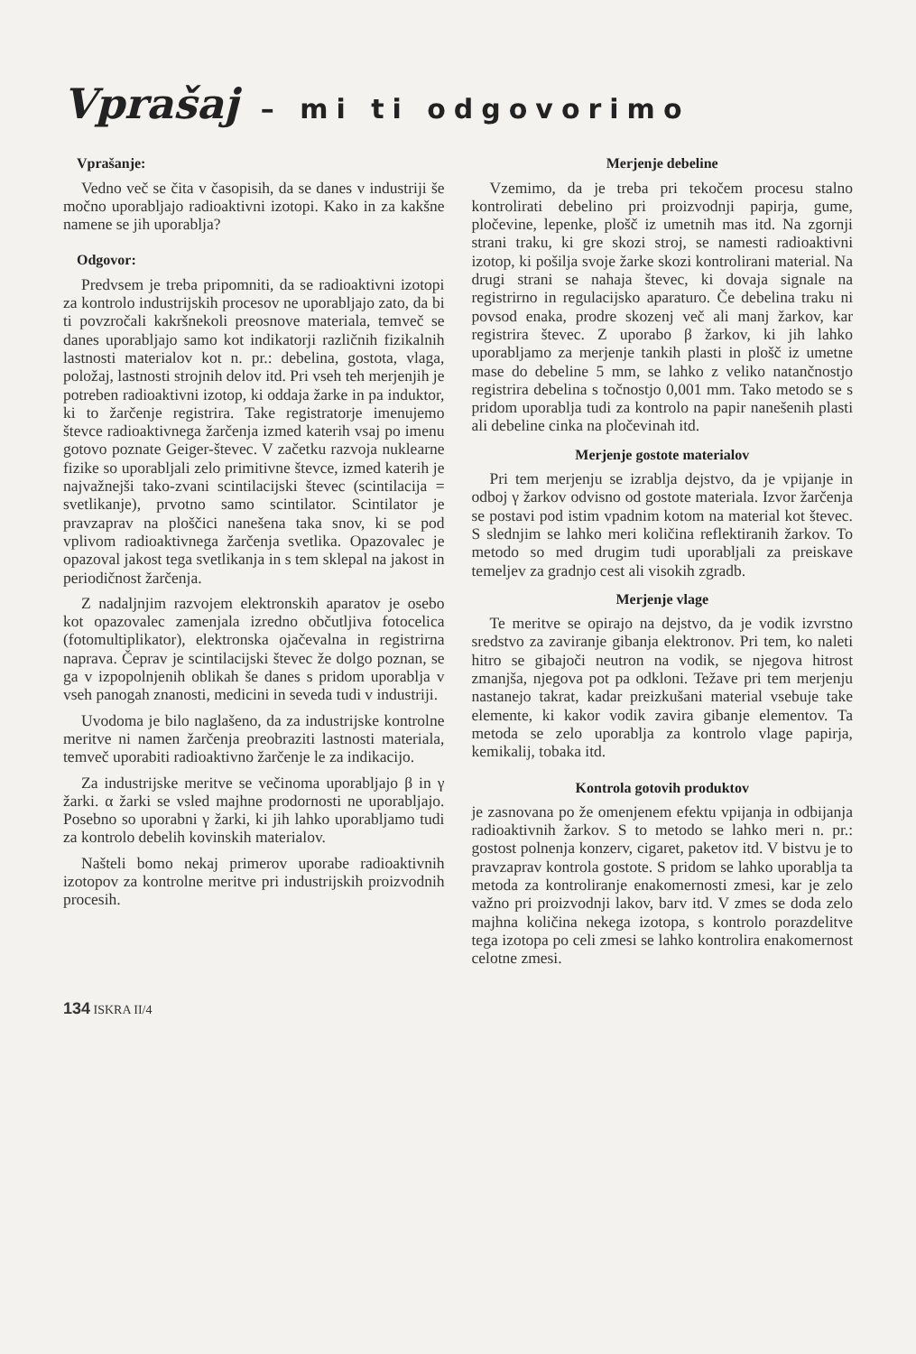Vprašaj – mi ti odgovorimo
Vprašanje:
Vedno več se čita v časopisih, da se danes v industriji še močno uporabljajo radioaktivni izotopi. Kako in za kakšne namene se jih uporablja?
Odgovor:
Predvsem je treba pripomniti, da se radioaktivni izotopi za kontrolo industrijskih procesov ne uporabljajo zato, da bi ti povzročali kakršnekoli preosnove materiala, temveč se danes uporabljajo samo kot indikatorji različnih fizikalnih lastnosti materialov kot n. pr.: debelina, gostota, vlaga, položaj, lastnosti strojnih delov itd. Pri vseh teh merjenjih je potreben radioaktivni izotop, ki oddaja žarke in pa induktor, ki to žarčenje registrira. Take registratorje imenujemo števce radioaktivnega žarčenja izmed katerih vsaj po imenu gotovo poznate Geiger-števec. V začetku razvoja nuklearne fizike so uporabljali zelo primitivne števce, izmed katerih je najvažnejši tako-zvani scintilacijski števec (scintilacija = svetlikanje), prvotno samo scintilator. Scintilator je pravzaprav na ploščici nanešena taka snov, ki se pod vplivom radioaktivnega žarčenja svetlika. Opazovalec je opazoval jakost tega svetlikanja in s tem sklepal na jakost in periodičnost žarčenja.
Z nadaljnjim razvojem elektronskih aparatov je osebo kot opazovalec zamenjala izredno občutljiva fotocelica (fotomultiplikator), elektronska ojačevalna in registrirna naprava. Čeprav je scintilacijski števec že dolgo poznan, se ga v izpopolnjenih oblikah še danes s pridom uporablja v vseh panogah znanosti, medicini in seveda tudi v industriji.
Uvodoma je bilo naglašeno, da za industrijske kontrolne meritve ni namen žarčenja preobraziti lastnosti materiala, temveč uporabiti radioaktivno žarčenje le za indikacijo.
Za industrijske meritve se večinoma uporabljajo β in γ žarki. α žarki se vsled majhne prodornosti ne uporabljajo. Posebno so uporabni γ žarki, ki jih lahko uporabljamo tudi za kontrolo debelih kovinskih materialov.
Našteli bomo nekaj primerov uporabe radioaktivnih izotopov za kontrolne meritve pri industrijskih proizvodnih procesih.
Merjenje debeline
Vzemimo, da je treba pri tekočem procesu stalno kontrolirati debelino pri proizvodnji papirja, gume, pločevine, lepenke, plošč iz umetnih mas itd. Na zgornji strani traku, ki gre skozi stroj, se namesti radioaktivni izotop, ki pošilja svoje žarke skozi kontrolirani material. Na drugi strani se nahaja števec, ki dovaja signale na registrirno in regulacijsko aparaturo. Če debelina traku ni povsod enaka, prodre skozenj več ali manj žarkov, kar registrira števec. Z uporabo β žarkov, ki jih lahko uporabljamo za merjenje tankih plasti in plošč iz umetne mase do debeline 5 mm, se lahko z veliko natančnostjo registrira debelina s točnostjo 0,001 mm. Tako metodo se s pridom uporablja tudi za kontrolo na papir nanešenih plasti ali debeline cinka na pločevinah itd.
Merjenje gostote materialov
Pri tem merjenju se izrablja dejstvo, da je vpijanje in odboj γ žarkov odvisno od gostote materiala. Izvor žarčenja se postavi pod istim vpadnim kotom na material kot števec. S slednjim se lahko meri količina reflektiranih žarkov. To metodo so med drugim tudi uporabljali za preiskave temeljev za gradnjo cest ali visokih zgradb.
Merjenje vlage
Te meritve se opirajo na dejstvo, da je vodik izvrstno sredstvo za zaviranje gibanja elektronov. Pri tem, ko naleti hitro se gibajoči neutron na vodik, se njegova hitrost zmanjša, njegova pot pa odkloni. Težave pri tem merjenju nastanejo takrat, kadar preizkušani material vsebuje take elemente, ki kakor vodik zavira gibanje elementov. Ta metoda se zelo uporablja za kontrolo vlage papirja, kemikalij, tobaka itd.
Kontrola gotovih produktov
je zasnovana po že omenjenem efektu vpijanja in odbijanja radioaktivnih žarkov. S to metodo se lahko meri n. pr.: gostost polnenja konzerv, cigaret, paketov itd. V bistvu je to pravzaprav kontrola gostote. S pridom se lahko uporablja ta metoda za kontroliranje enakomernosti zmesi, kar je zelo važno pri proizvodnji lakov, barv itd. V zmes se doda zelo majhna količina nekega izotopa, s kontrolo porazdelitve tega izotopa po celi zmesi se lahko kontrolira enakomernost celotne zmesi.
134 ISKRA II/4